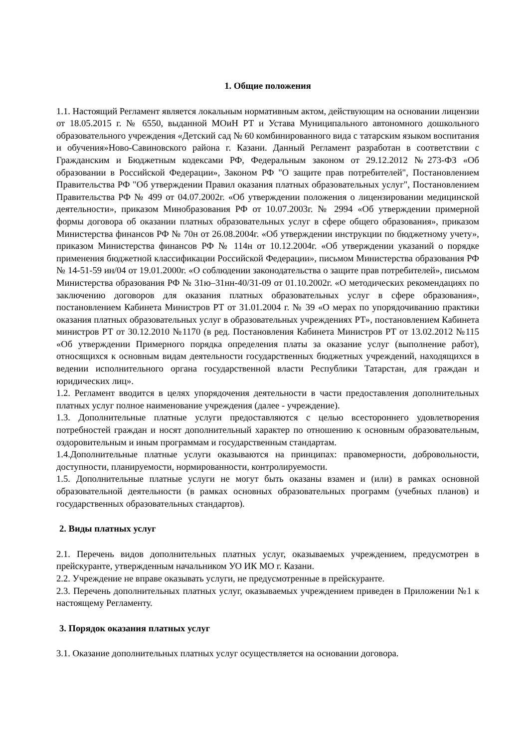1. Общие положения
1.1. Настоящий Регламент является локальным нормативным актом, действующим на основании лицензии от 18.05.2015 г. № 6550, выданной МОиН РТ и Устава Муниципального автономного дошкольного образовательного учреждения «Детский сад № 60 комбинированного вида с татарским языком воспитания и обучения»Ново-Савиновского района г. Казани. Данный Регламент разработан в соответствии с Гражданским и Бюджетным кодексами РФ, Федеральным законом от 29.12.2012 №273-ФЗ «Об образовании в Российской Федерации», Законом РФ "О защите прав потребителей", Постановлением Правительства РФ "Об утверждении Правил оказания платных образовательных услуг", Постановлением Правительства РФ № 499 от 04.07.2002г. «Об утверждении положения о лицензировании медицинской деятельности», приказом Минобразования РФ от 10.07.2003г. № 2994 «Об утверждении примерной формы договора об оказании платных образовательных услуг в сфере общего образования», приказом Министерства финансов РФ № 70н от 26.08.2004г. «Об утверждении инструкции по бюджетному учету», приказом Министерства финансов РФ № 114н от 10.12.2004г. «Об утверждении указаний о порядке применения бюджетной классификации Российской Федерации», письмом Министерства образования РФ № 14-51-59 ин/04 от 19.01.2000г. «О соблюдении законодательства о защите прав потребителей», письмом Министерства образования РФ № 31ю–31нн-40/31-09 от 01.10.2002г. «О методических рекомендациях по заключению договоров для оказания платных образовательных услуг в сфере образования», постановлением Кабинета Министров РТ от 31.01.2004 г. № 39 «О мерах по упорядочиванию практики оказания платных образовательных услуг в образовательных учреждениях РТ», постановлением Кабинета министров РТ от 30.12.2010 №1170 (в ред. Постановления Кабинета Министров РТ от 13.02.2012 №115 «Об утверждении Примерного порядка определения платы за оказание услуг (выполнение работ), относящихся к основным видам деятельности государственных бюджетных учреждений, находящихся в ведении исполнительного органа государственной власти Республики Татарстан, для граждан и юридических лиц».
1.2. Регламент вводится в целях упорядочения деятельности в части предоставления дополнительных платных услуг полное наименование учреждения (далее - учреждение).
1.3. Дополнительные платные услуги предоставляются с целью всестороннего удовлетворения потребностей граждан и носят дополнительный характер по отношению к основным образовательным, оздоровительным и иным программам и государственным стандартам.
1.4.Дополнительные платные услуги оказываются на принципах: правомерности, добровольности, доступности, планируемости, нормированности, контролируемости.
1.5. Дополнительные платные услуги не могут быть оказаны взамен и (или) в рамках основной образовательной деятельности (в рамках основных образовательных программ (учебных планов) и государственных образовательных стандартов).
2. Виды платных услуг
2.1. Перечень видов дополнительных платных услуг, оказываемых учреждением, предусмотрен в прейскуранте, утвержденным начальником УО ИК МО г. Казани.
2.2. Учреждение не вправе оказывать услуги, не предусмотренные в прейскуранте.
2.3. Перечень дополнительных платных услуг, оказываемых учреждением приведен в Приложении №1 к настоящему Регламенту.
3. Порядок оказания платных услуг
3.1. Оказание дополнительных платных услуг осуществляется на основании договора.